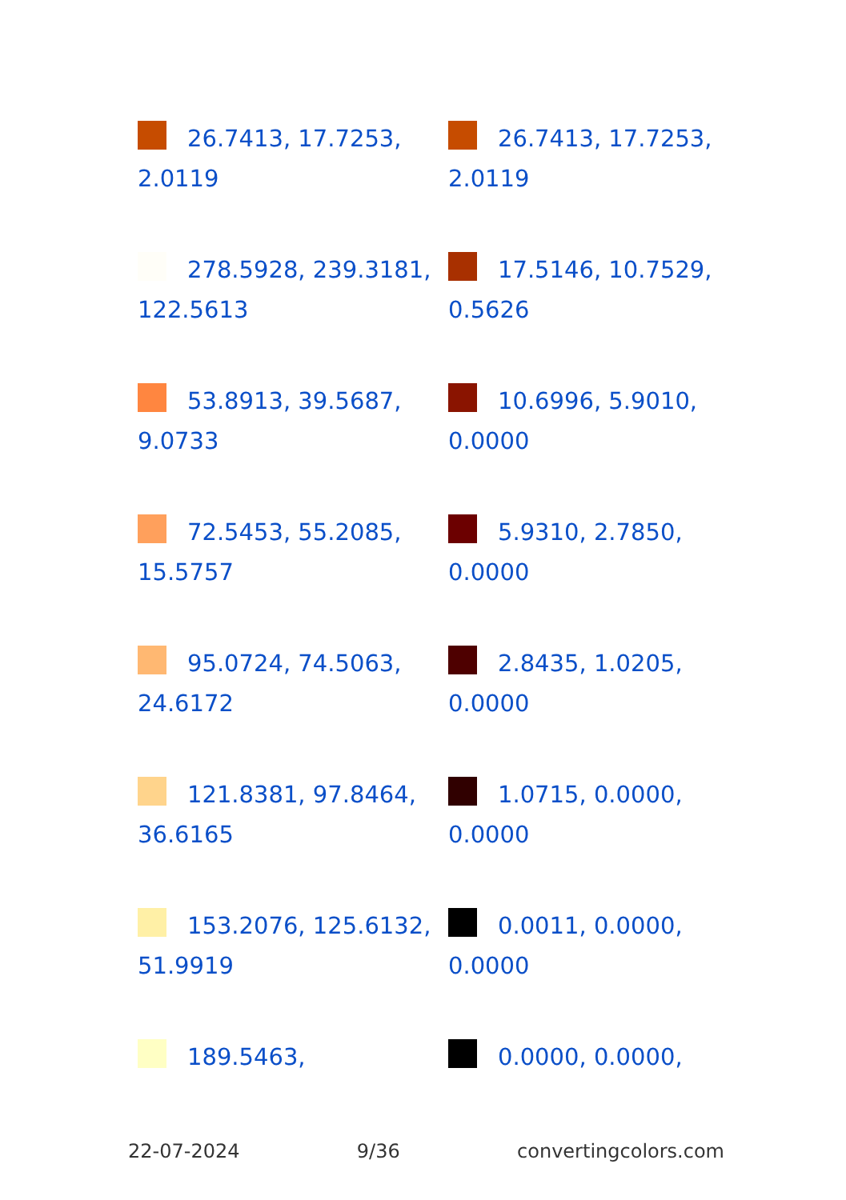26.7413, 17.7253, 2.0119
26.7413, 17.7253, 2.0119
278.5928, 239.3181, 122.5613
17.5146, 10.7529, 0.5626
53.8913, 39.5687, 9.0733
10.6996, 5.9010, 0.0000
72.5453, 55.2085, 15.5757
5.9310, 2.7850, 0.0000
95.0724, 74.5063, 24.6172
2.8435, 1.0205, 0.0000
121.8381, 97.8464, 36.6165
1.0715, 0.0000, 0.0000
153.2076, 125.6132, 51.9919
0.0011, 0.0000, 0.0000
189.5463,
0.0000, 0.0000,
22-07-2024 9/36 convertingcolors.com